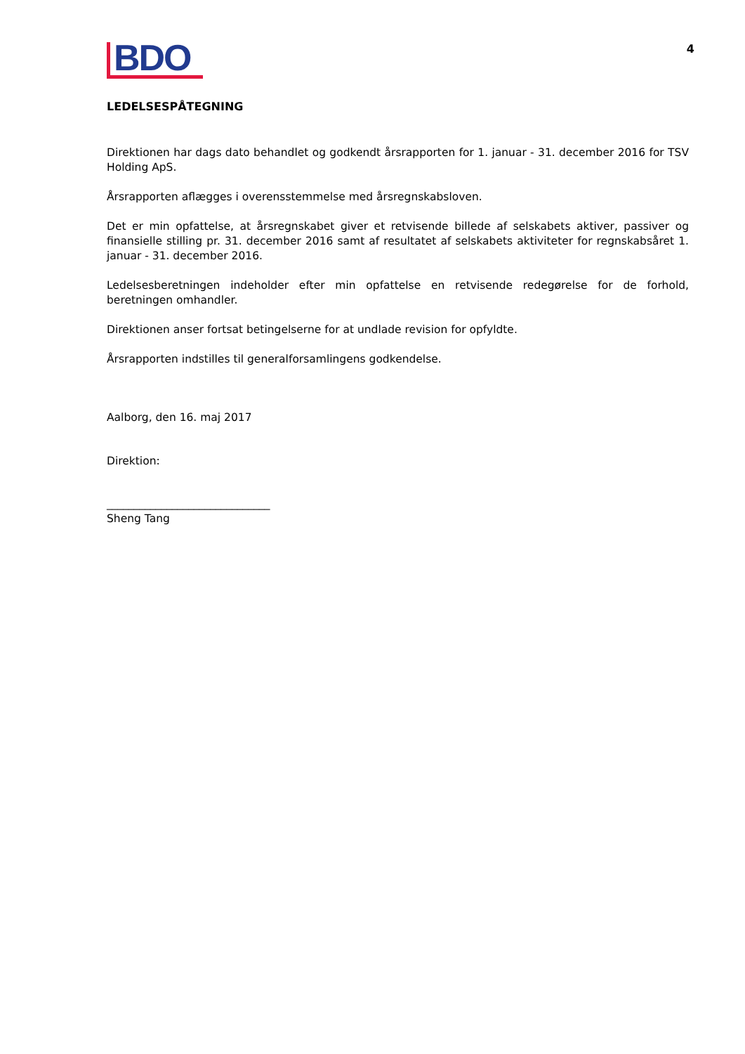BDO
4
LEDELSESPÅTEGNING
Direktionen har dags dato behandlet og godkendt årsrapporten for 1. januar - 31. december 2016 for TSV Holding ApS.
Årsrapporten aflægges i overensstemmelse med årsregnskabsloven.
Det er min opfattelse, at årsregnskabet giver et retvisende billede af selskabets aktiver, passiver og finansielle stilling pr. 31. december 2016 samt af resultatet af selskabets aktiviteter for regnskabsåret 1. januar - 31. december 2016.
Ledelsesberetningen indeholder efter min opfattelse en retvisende redegørelse for de forhold, beretningen omhandler.
Direktionen anser fortsat betingelser­ne for at undlade revision for opfyldte.
Årsrapporten indstilles til generalforsamlingens godkendelse.
Aalborg, den 16. maj 2017
Direktion:
______________________________
Sheng Tang